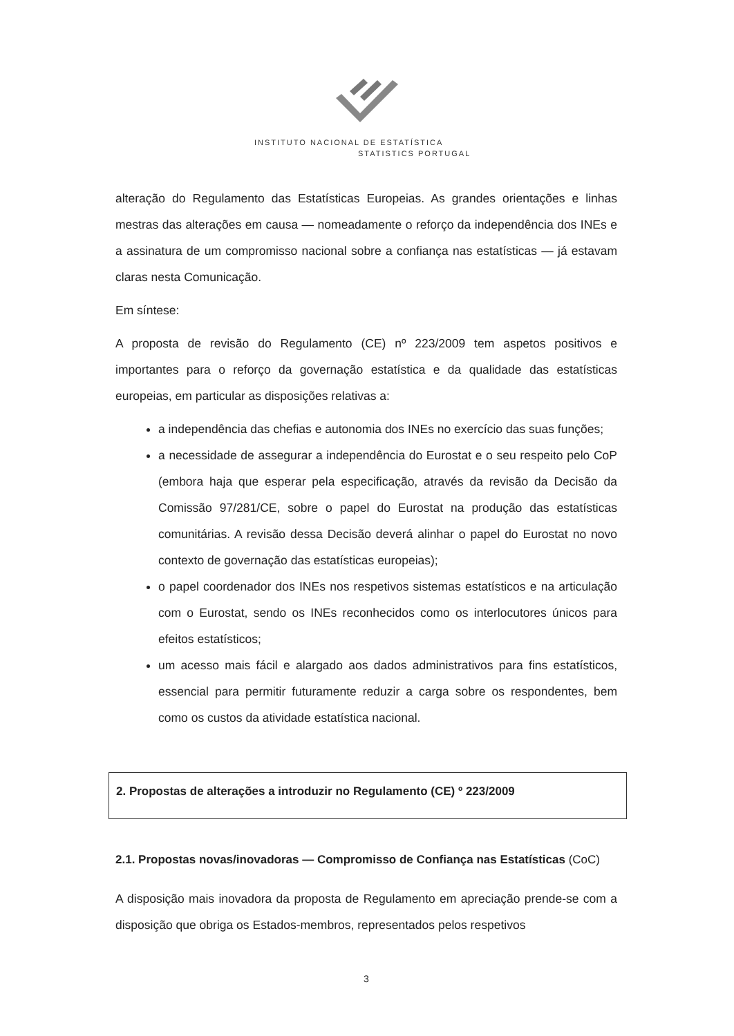INSTITUTO NACIONAL DE ESTATÍSTICA
STATISTICS PORTUGAL
alteração do Regulamento das Estatísticas Europeias. As grandes orientações e linhas mestras das alterações em causa — nomeadamente o reforço da independência dos INEs e a assinatura de um compromisso nacional sobre a confiança nas estatísticas — já estavam claras nesta Comunicação.
Em síntese:
A proposta de revisão do Regulamento (CE) nº 223/2009 tem aspetos positivos e importantes para o reforço da governação estatística e da qualidade das estatísticas europeias, em particular as disposições relativas a:
a independência das chefias e autonomia dos INEs no exercício das suas funções;
a necessidade de assegurar a independência do Eurostat e o seu respeito pelo CoP (embora haja que esperar pela especificação, através da revisão da Decisão da Comissão 97/281/CE, sobre o papel do Eurostat na produção das estatísticas comunitárias. A revisão dessa Decisão deverá alinhar o papel do Eurostat no novo contexto de governação das estatísticas europeias);
o papel coordenador dos INEs nos respetivos sistemas estatísticos e na articulação com o Eurostat, sendo os INEs reconhecidos como os interlocutores únicos para efeitos estatísticos;
um acesso mais fácil e alargado aos dados administrativos para fins estatísticos, essencial para permitir futuramente reduzir a carga sobre os respondentes, bem como os custos da atividade estatística nacional.
2. Propostas de alterações a introduzir no Regulamento (CE) º 223/2009
2.1. Propostas novas/inovadoras — Compromisso de Confiança nas Estatísticas (CoC)
A disposição mais inovadora da proposta de Regulamento em apreciação prende-se com a disposição que obriga os Estados-membros, representados pelos respetivos
3